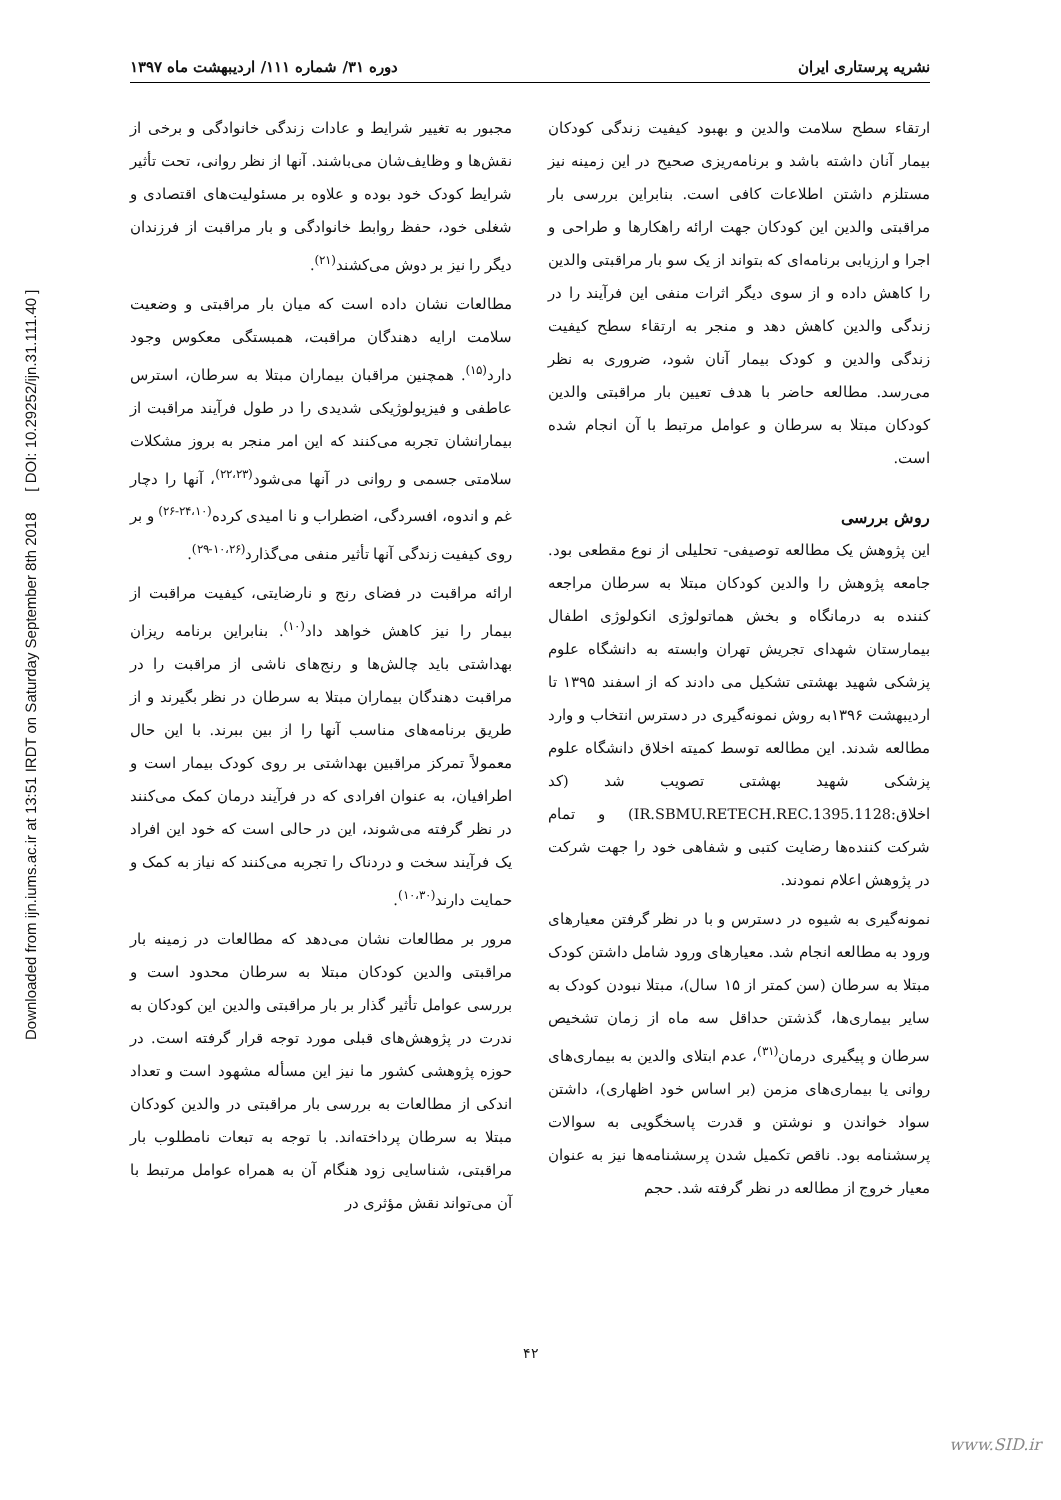Downloaded from ijn.iums.ac.ir at 13:51 IRDT on Saturday September 8th 2018 [ DOI: 10.29252/ijn.31.111.40 ]
نشریه پرستاری ایران دوره ۳۱/ شماره ۱۱۱/ اردیبهشت ماه ۱۳۹۷
مجبور به تغییر شرایط و عادات زندگی خانوادگی و برخی از نقش‌ها و وظایف‌شان می‌باشند. آنها از نظر روانی، تحت تأثیر شرایط کودک خود بوده و علاوه بر مسئولیت‌های اقتصادی و شغلی خود، حفظ روابط خانوادگی و بار مراقبت از فرزندان دیگر را نیز بر دوش می‌کشند<sup>(۲۱)</sup>.
مطالعات نشان داده است که میان بار مراقبتی و وضعیت سلامت ارایه دهندگان مراقبت، همبستگی معکوس وجود دارد<sup>(۱۵)</sup>. همچنین مراقبان بیماران مبتلا به سرطان، استرس عاطفی و فیزیولوژیکی شدیدی را در طول فرآیند مراقبت از بیمارانشان تجربه می‌کنند که این امر منجر به بروز مشکلات سلامتی جسمی و روانی در آنها می‌شود<sup>(۲۲،۲۳)</sup>، آنها را دچار غم و اندوه، افسردگی، اضطراب و نا امیدی کرده<sup>(۲۴،۱۰-۲۶)</sup> و بر روی کیفیت زندگی آنها تأثیر منفی می‌گذارد<sup>(۱۰،۲۶-۲۹)</sup>.
ارائه مراقبت در فضای رنج و نارضایتی، کیفیت مراقبت از بیمار را نیز کاهش خواهد داد<sup>(۱۰)</sup>. بنابراین برنامه ریزان بهداشتی باید چالش‌ها و رنج‌های ناشی از مراقبت را در مراقبت دهندگان بیماران مبتلا به سرطان در نظر بگیرند و از طریق برنامه‌های مناسب آنها را از بین ببرند. با این حال معمولاً تمرکز مراقبین بهداشتی بر روی کودک بیمار است و اطرافیان، به عنوان افرادی که در فرآیند درمان کمک می‌کنند در نظر گرفته می‌شوند، این در حالی است که خود این افراد یک فرآیند سخت و دردناک را تجربه می‌کنند که نیاز به کمک و حمایت دارند<sup>(۱۰،۳۰)</sup>.
مرور بر مطالعات نشان می‌دهد که مطالعات در زمینه بار مراقبتی والدین کودکان مبتلا به سرطان محدود است و بررسی عوامل تأثیر گذار بر بار مراقبتی والدین این کودکان به ندرت در پژوهش‌های قبلی مورد توجه قرار گرفته است. در حوزه پژوهشی کشور ما نیز این مسأله مشهود است و تعداد اندکی از مطالعات به بررسی بار مراقبتی در والدین کودکان مبتلا به سرطان پرداخته‌اند. با توجه به تبعات نامطلوب بار مراقبتی، شناسایی زود هنگام آن به همراه عوامل مرتبط با آن می‌تواند نقش مؤثری در
ارتقاء سطح سلامت والدین و بهبود کیفیت زندگی کودکان بیمار آنان داشته باشد و برنامه‌ریزی صحیح در این زمینه نیز مستلزم داشتن اطلاعات کافی است. بنابراین بررسی بار مراقبتی والدین این کودکان جهت ارائه راهکارها و طراحی و اجرا و ارزیابی برنامه‌ای که بتواند از یک سو بار مراقبتی والدین را کاهش داده و از سوی دیگر اثرات منفی این فرآیند را در زندگی والدین کاهش دهد و منجر به ارتقاء سطح کیفیت زندگی والدین و کودک بیمار آنان شود، ضروری به نظر می‌رسد. مطالعه حاضر با هدف تعیین بار مراقبتی والدین کودکان مبتلا به سرطان و عوامل مرتبط با آن انجام شده است.
روش بررسی
این پژوهش یک مطالعه توصیفی- تحلیلی از نوع مقطعی بود. جامعه پژوهش را والدین کودکان مبتلا به سرطان مراجعه کننده به درمانگاه و بخش هماتولوژی انکولوژی اطفال بیمارستان شهدای تجریش تهران وابسته به دانشگاه علوم پزشکی شهید بهشتی تشکیل می دادند که از اسفند ۱۳۹۵ تا اردیبهشت ۱۳۹۶به روش نمونه‌گیری در دسترس انتخاب و وارد مطالعه شدند. این مطالعه توسط کمیته اخلاق دانشگاه علوم پزشکی شهید بهشتی تصویب شد (کد اخلاق:IR.SBMU.RETECH.REC.1395.1128) و تمام شرکت کننده‌ها رضایت کتبی و شفاهی خود را جهت شرکت در پژوهش اعلام نمودند.
نمونه‌گیری به شیوه در دسترس و با در نظر گرفتن معیارهای ورود به مطالعه انجام شد. معیارهای ورود شامل داشتن کودک مبتلا به سرطان (سن کمتر از ۱۵ سال)، مبتلا نبودن کودک به سایر بیماری‌ها، گذشتن حداقل سه ماه از زمان تشخیص سرطان و پیگیری درمان<sup>(۳۱)</sup>، عدم ابتلای والدین به بیماری‌های روانی یا بیماری‌های مزمن (بر اساس خود اظهاری)، داشتن سواد خواندن و نوشتن و قدرت پاسخگویی به سوالات پرسشنامه بود. ناقص تکمیل شدن پرسشنامه‌ها نیز به عنوان معیار خروج از مطالعه در نظر گرفته شد. حجم
۴۲
www.SID.ir